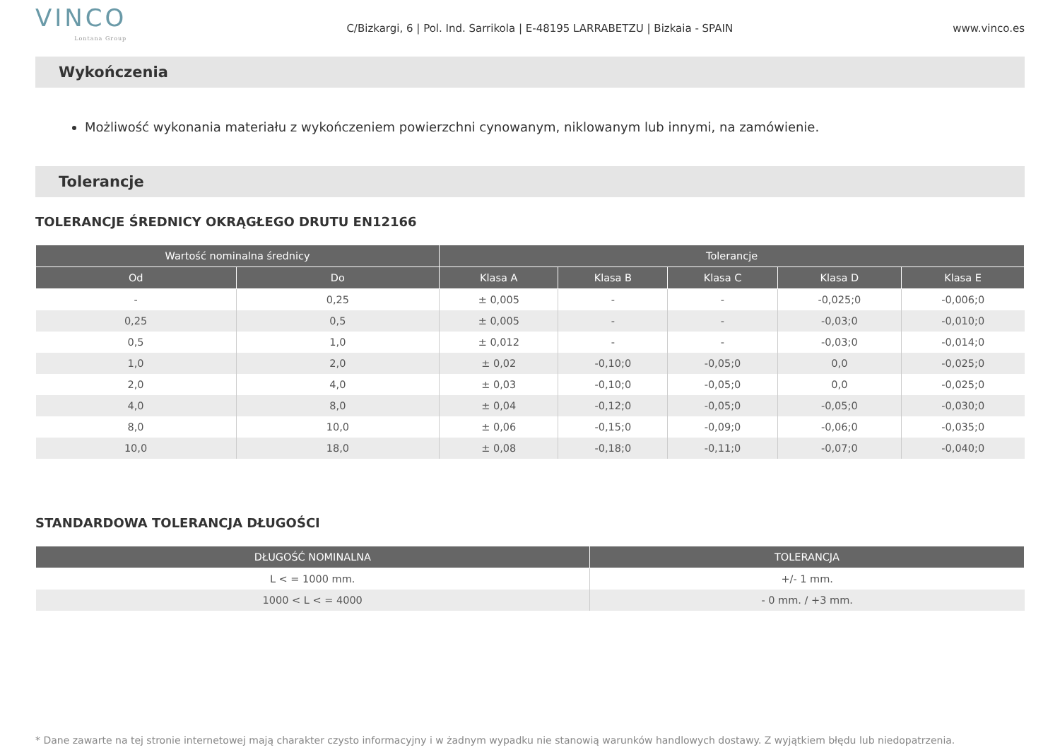VINCO
Lontana Group
C/Bizkargi, 6 | Pol. Ind. Sarrikola | E-48195 LARRABETZU | Bizkaia - SPAIN
www.vinco.es
Wykończenia
Możliwość wykonania materiału z wykończeniem powierzchni cynowanym, niklowanym lub innymi, na zamówienie.
Tolerancje
TOLERANCJE ŚREDNICY OKRĄGŁEGO DRUTU EN12166
| Wartość nominalna średnicy | | Tolerancje | | | | |
| --- | --- | --- | --- | --- | --- | --- |
| Od | Do | Klasa A | Klasa B | Klasa C | Klasa D | Klasa E |
| - | 0,25 | ± 0,005 | - | - | -0,025;0 | -0,006;0 |
| 0,25 | 0,5 | ± 0,005 | - | - | -0,03;0 | -0,010;0 |
| 0,5 | 1,0 | ± 0,012 | - | - | -0,03;0 | -0,014;0 |
| 1,0 | 2,0 | ± 0,02 | -0,10;0 | -0,05;0 | 0,0 | -0,025;0 |
| 2,0 | 4,0 | ± 0,03 | -0,10;0 | -0,05;0 | 0,0 | -0,025;0 |
| 4,0 | 8,0 | ± 0,04 | -0,12;0 | -0,05;0 | -0,05;0 | -0,030;0 |
| 8,0 | 10,0 | ± 0,06 | -0,15;0 | -0,09;0 | -0,06;0 | -0,035;0 |
| 10,0 | 18,0 | ± 0,08 | -0,18;0 | -0,11;0 | -0,07;0 | -0,040;0 |
STANDARDOWA TOLERANCJA DŁUGOŚCI
| DŁUGOŚĆ NOMINALNA | TOLERANCJA |
| --- | --- |
| L < = 1000 mm. | +/- 1 mm. |
| 1000 < L < = 4000 | - 0 mm. / +3 mm. |
* Dane zawarte na tej stronie internetowej mają charakter czysto informacyjny i w żadnym wypadku nie stanowią warunków handlowych dostawy. Z wyjątkiem błędu lub niedopatrzenia.